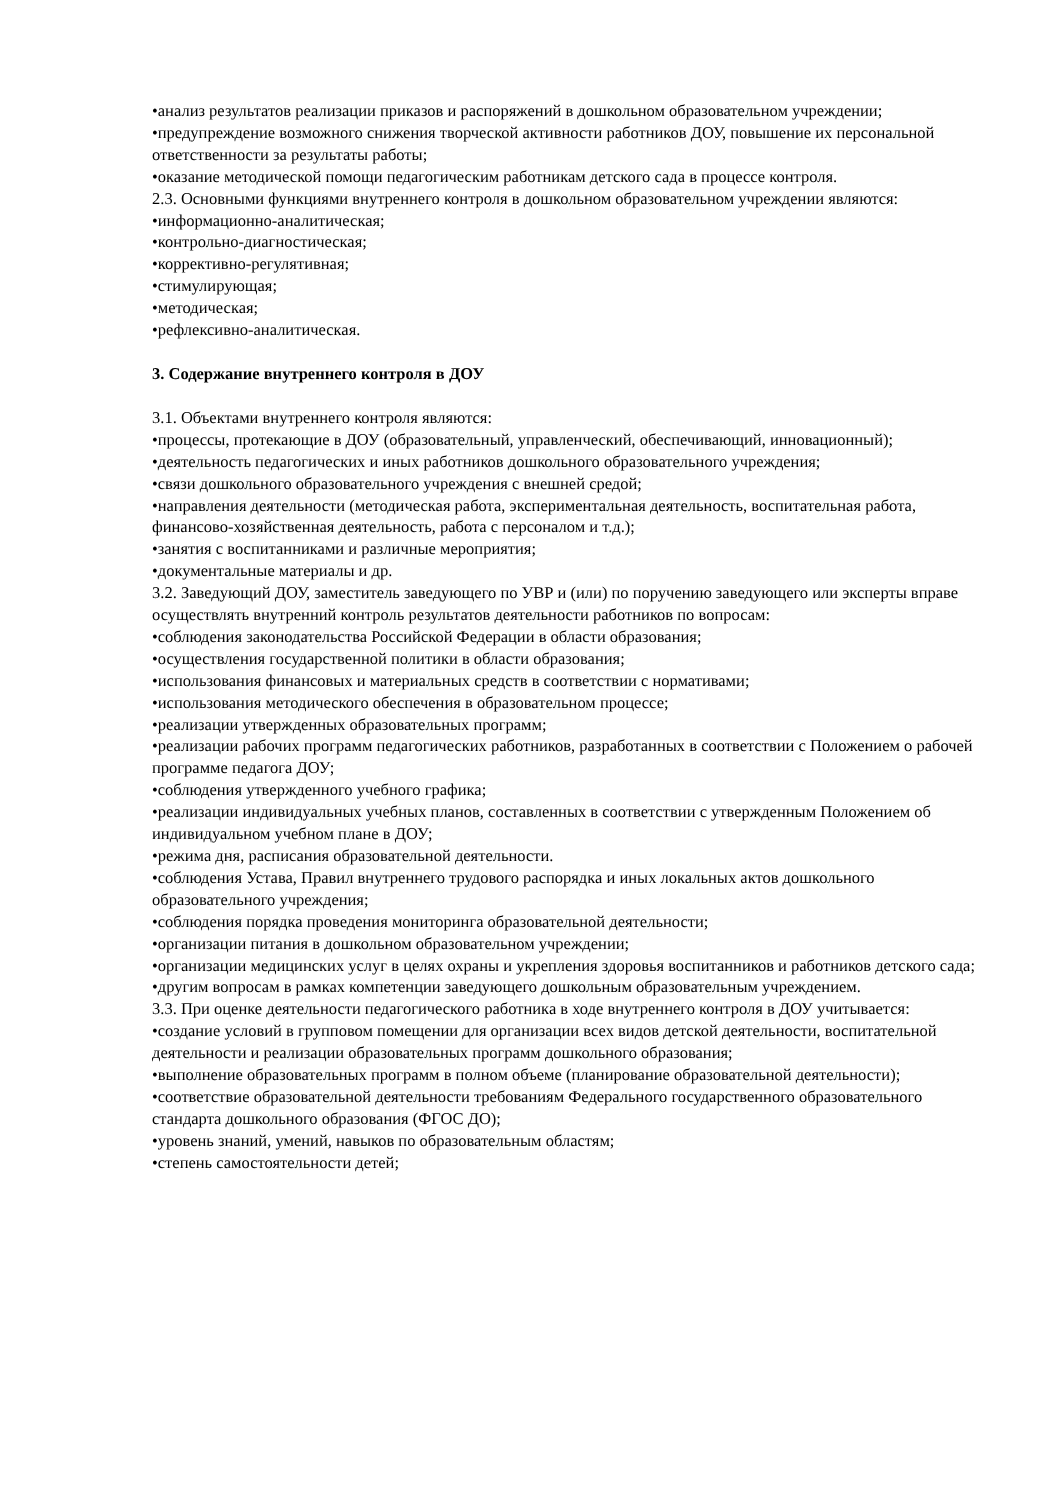•анализ результатов реализации приказов и распоряжений в дошкольном образовательном учреждении;
•предупреждение возможного снижения творческой активности работников ДОУ, повышение их персональной ответственности за результаты работы;
•оказание методической помощи педагогическим работникам детского сада в процессе контроля.
2.3. Основными функциями внутреннего контроля в дошкольном образовательном учреждении являются:
•информационно-аналитическая;
•контрольно-диагностическая;
•коррективно-регулятивная;
•стимулирующая;
•методическая;
•рефлексивно-аналитическая.
3. Содержание внутреннего контроля в ДОУ
3.1. Объектами внутреннего контроля являются:
•процессы, протекающие в ДОУ (образовательный, управленческий, обеспечивающий, инновационный);
•деятельность педагогических и иных работников дошкольного образовательного учреждения;
•связи дошкольного образовательного учреждения с внешней средой;
•направления деятельности (методическая работа, экспериментальная деятельность, воспитательная работа, финансово-хозяйственная деятельность, работа с персоналом и т.д.);
•занятия с воспитанниками и различные мероприятия;
•документальные материалы и др.
3.2. Заведующий ДОУ, заместитель заведующего по УВР и (или) по поручению заведующего или эксперты вправе осуществлять внутренний контроль результатов деятельности работников по вопросам:
•соблюдения законодательства Российской Федерации в области образования;
•осуществления государственной политики в области образования;
•использования финансовых и материальных средств в соответствии с нормативами;
•использования методического обеспечения в образовательном процессе;
•реализации утвержденных образовательных программ;
•реализации рабочих программ педагогических работников, разработанных в соответствии с Положением о рабочей программе педагога ДОУ;
•соблюдения утвержденного учебного графика;
•реализации индивидуальных учебных планов, составленных в соответствии с утвержденным Положением об индивидуальном учебном плане в ДОУ;
•режима дня, расписания образовательной деятельности.
•соблюдения Устава, Правил внутреннего трудового распорядка и иных локальных актов дошкольного образовательного учреждения;
•соблюдения порядка проведения мониторинга образовательной деятельности;
•организации питания в дошкольном образовательном учреждении;
•организации медицинских услуг в целях охраны и укрепления здоровья воспитанников и работников детского сада;
•другим вопросам в рамках компетенции заведующего дошкольным образовательным учреждением.
3.3. При оценке деятельности педагогического работника в ходе внутреннего контроля в ДОУ учитывается:
•создание условий в групповом помещении для организации всех видов детской деятельности, воспитательной деятельности и реализации образовательных программ дошкольного образования;
•выполнение образовательных программ в полном объеме (планирование образовательной деятельности);
•соответствие образовательной деятельности требованиям Федерального государственного образовательного стандарта дошкольного образования (ФГОС ДО);
•уровень знаний, умений, навыков по образовательным областям;
•степень самостоятельности детей;